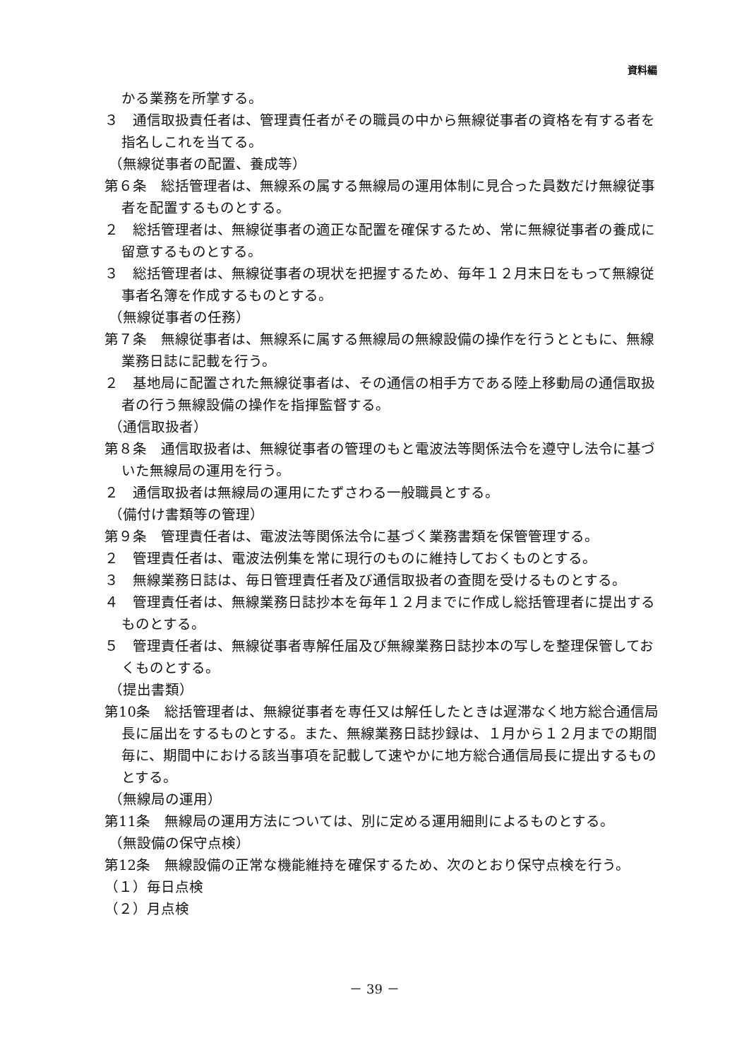資料編
かる業務を所掌する。
３　通信取扱責任者は、管理責任者がその職員の中から無線従事者の資格を有する者を指名しこれを当てる。
（無線従事者の配置、養成等）
第６条　総括管理者は、無線系の属する無線局の運用体制に見合った員数だけ無線従事者を配置するものとする。
２　総括管理者は、無線従事者の適正な配置を確保するため、常に無線従事者の養成に留意するものとする。
３　総括管理者は、無線従事者の現状を把握するため、毎年１２月末日をもって無線従事者名簿を作成するものとする。
（無線従事者の任務）
第７条　無線従事者は、無線系に属する無線局の無線設備の操作を行うとともに、無線業務日誌に記載を行う。
２　基地局に配置された無線従事者は、その通信の相手方である陸上移動局の通信取扱者の行う無線設備の操作を指揮監督する。
（通信取扱者）
第８条　通信取扱者は、無線従事者の管理のもと電波法等関係法令を遵守し法令に基づいた無線局の運用を行う。
２　通信取扱者は無線局の運用にたずさわる一般職員とする。
（備付け書類等の管理）
第９条　管理責任者は、電波法等関係法令に基づく業務書類を保管管理する。
２　管理責任者は、電波法例集を常に現行のものに維持しておくものとする。
３　無線業務日誌は、毎日管理責任者及び通信取扱者の査閲を受けるものとする。
４　管理責任者は、無線業務日誌抄本を毎年１２月までに作成し総括管理者に提出するものとする。
５　管理責任者は、無線従事者専解任届及び無線業務日誌抄本の写しを整理保管しておくものとする。
（提出書類）
第10条　総括管理者は、無線従事者を専任又は解任したときは遅滞なく地方総合通信局長に届出をするものとする。また、無線業務日誌抄録は、１月から１２月までの期間毎に、期間中における該当事項を記載して速やかに地方総合通信局長に提出するものとする。
（無線局の運用）
第11条　無線局の運用方法については、別に定める運用細則によるものとする。
（無設備の保守点検）
第12条　無線設備の正常な機能維持を確保するため、次のとおり保守点検を行う。
（１）毎日点検
（２）月点検
－ 39 －